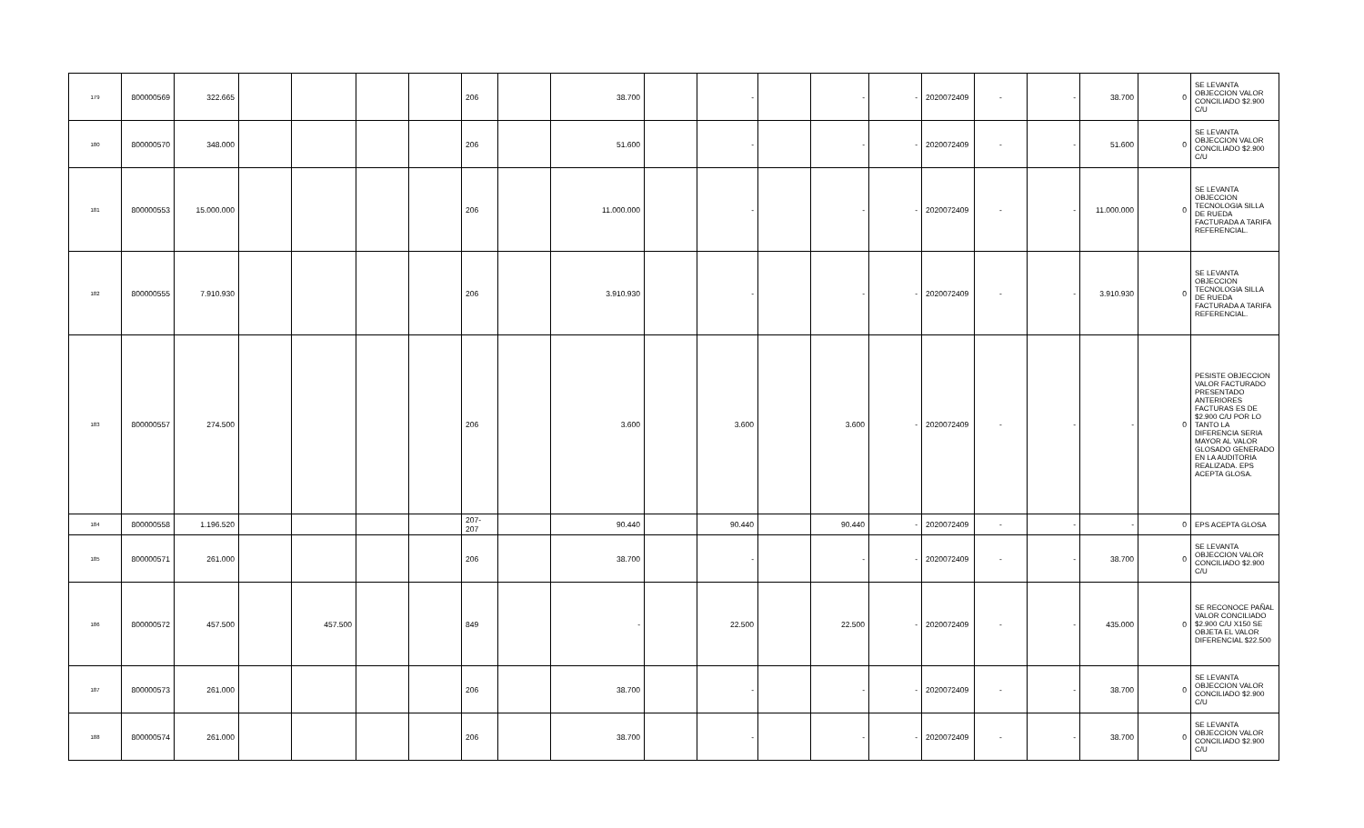| 179 | 800000569 | 322.665 | | | | | 206 | | 38.700 | | - | | - | - | 2020072409 | - | - | 38.700 | 0 | SE LEVANTA OBJECCION VALOR CONCILIADO $2.900 C/U |
| 180 | 800000570 | 348.000 | | | | | 206 | | 51.600 | | - | | - | - | 2020072409 | - | - | 51.600 | 0 | SE LEVANTA OBJECCION VALOR CONCILIADO $2.900 C/U |
| 181 | 800000553 | 15.000.000 | | | | | 206 | | 11.000.000 | | - | | - | - | 2020072409 | - | - | 11.000.000 | 0 | SE LEVANTA OBJECCION TECNOLOGIA SILLA DE RUEDA FACTURADA A TARIFA REFERENCIAL. |
| 182 | 800000555 | 7.910.930 | | | | | 206 | | 3.910.930 | | - | | - | - | 2020072409 | - | - | 3.910.930 | 0 | SE LEVANTA OBJECCION TECNOLOGIA SILLA DE RUEDA FACTURADA A TARIFA REFERENCIAL. |
| 183 | 800000557 | 274.500 | | | | | 206 | | 3.600 | | 3.600 | | 3.600 | - | 2020072409 | - | - | - | 0 | PESISTE OBJECCION VALOR FACTURADO PRESENTADO ANTERIORES FACTURAS ES DE $2.900 C/U POR LO TANTO LA DIFERENCIA SERIA MAYOR AL VALOR GLOSADO GENERADO EN LA AUDITORIA REALIZADA. EPS ACEPTA GLOSA. |
| 184 | 800000558 | 1.196.520 | | | | | 207-207 | | 90.440 | | 90.440 | | 90.440 | - | 2020072409 | - | - | - | 0 | EPS ACEPTA GLOSA |
| 185 | 800000571 | 261.000 | | | | | 206 | | 38.700 | | - | | - | - | 2020072409 | - | - | 38.700 | 0 | SE LEVANTA OBJECCION VALOR CONCILIADO $2.900 C/U |
| 186 | 800000572 | 457.500 | | 457.500 | | | 849 | | - | | 22.500 | | 22.500 | - | 2020072409 | - | - | 435.000 | 0 | SE RECONOCE PAÑAL VALOR CONCILIADO $2.900 C/U X150 SE OBJETA EL VALOR DIFERENCIAL $22.500 |
| 187 | 800000573 | 261.000 | | | | | 206 | | 38.700 | | - | | - | - | 2020072409 | - | - | 38.700 | 0 | SE LEVANTA OBJECCION VALOR CONCILIADO $2.900 C/U |
| 188 | 800000574 | 261.000 | | | | | 206 | | 38.700 | | - | | - | - | 2020072409 | - | - | 38.700 | 0 | SE LEVANTA OBJECCION VALOR CONCILIADO $2.900 C/U |